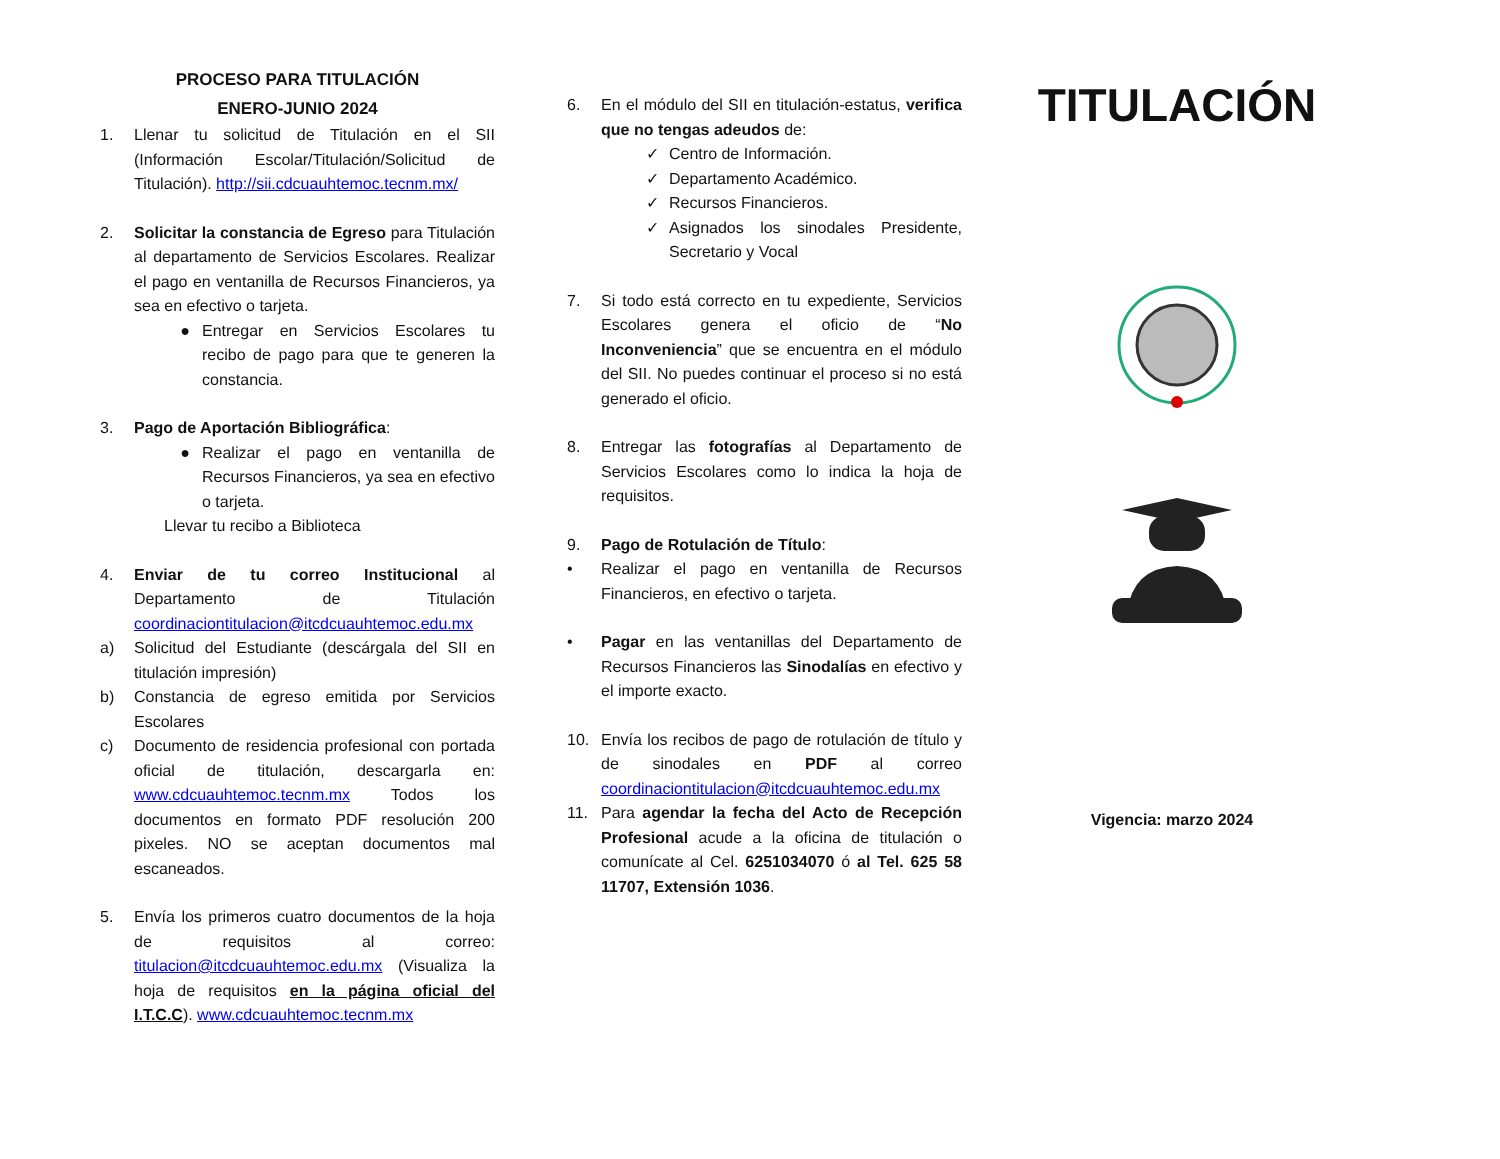PROCESO PARA TITULACIÓN
ENERO-JUNIO 2024
1. Llenar tu solicitud de Titulación en el SII (Información Escolar/Titulación/Solicitud de Titulación). http://sii.cdcuauhtemoc.tecnm.mx/
2. Solicitar la constancia de Egreso para Titulación al departamento de Servicios Escolares. Realizar el pago en ventanilla de Recursos Financieros, ya sea en efectivo o tarjeta.
● Entregar en Servicios Escolares tu recibo de pago para que te generen la constancia.
3. Pago de Aportación Bibliográfica:
● Realizar el pago en ventanilla de Recursos Financieros, ya sea en efectivo o tarjeta.
Llevar tu recibo a Biblioteca
4. Enviar de tu correo Institucional al Departamento de Titulación coordinaciontitulacion@itcdcuauhtemoc.edu.mx
a) Solicitud del Estudiante (descárgala del SII en titulación impresión)
b) Constancia de egreso emitida por Servicios Escolares
c) Documento de residencia profesional con portada oficial de titulación, descargarla en: www.cdcuauhtemoc.tecnm.mx Todos los documentos en formato PDF resolución 200 pixeles. NO se aceptan documentos mal escaneados.
5. Envía los primeros cuatro documentos de la hoja de requisitos al correo: titulacion@itcdcuauhtemoc.edu.mx (Visualiza la hoja de requisitos en la página oficial del I.T.C.C). www.cdcuauhtemoc.tecnm.mx
6. En el módulo del SII en titulación-estatus, verifica que no tengas adeudos de:
✓ Centro de Información.
✓ Departamento Académico.
✓ Recursos Financieros.
✓ Asignados los sinodales Presidente, Secretario y Vocal
7. Si todo está correcto en tu expediente, Servicios Escolares genera el oficio de “No Inconveniencia” que se encuentra en el módulo del SII. No puedes continuar el proceso si no está generado el oficio.
8. Entregar las fotografías al Departamento de Servicios Escolares como lo indica la hoja de requisitos.
9. Pago de Rotulación de Título:
• Realizar el pago en ventanilla de Recursos Financieros, en efectivo o tarjeta.
• Pagar en las ventanillas del Departamento de Recursos Financieros las Sinodalías en efectivo y el importe exacto.
10. Envía los recibos de pago de rotulación de título y de sinodales en PDF al correo coordinaciontitulacion@itcdcuauhtemoc.edu.mx
11. Para agendar la fecha del Acto de Recepción Profesional acude a la oficina de titulación o comunícate al Cel. 6251034070 ó al Tel. 625 58 11707, Extensión 1036.
TITULACIÓN
Vigencia: marzo 2024